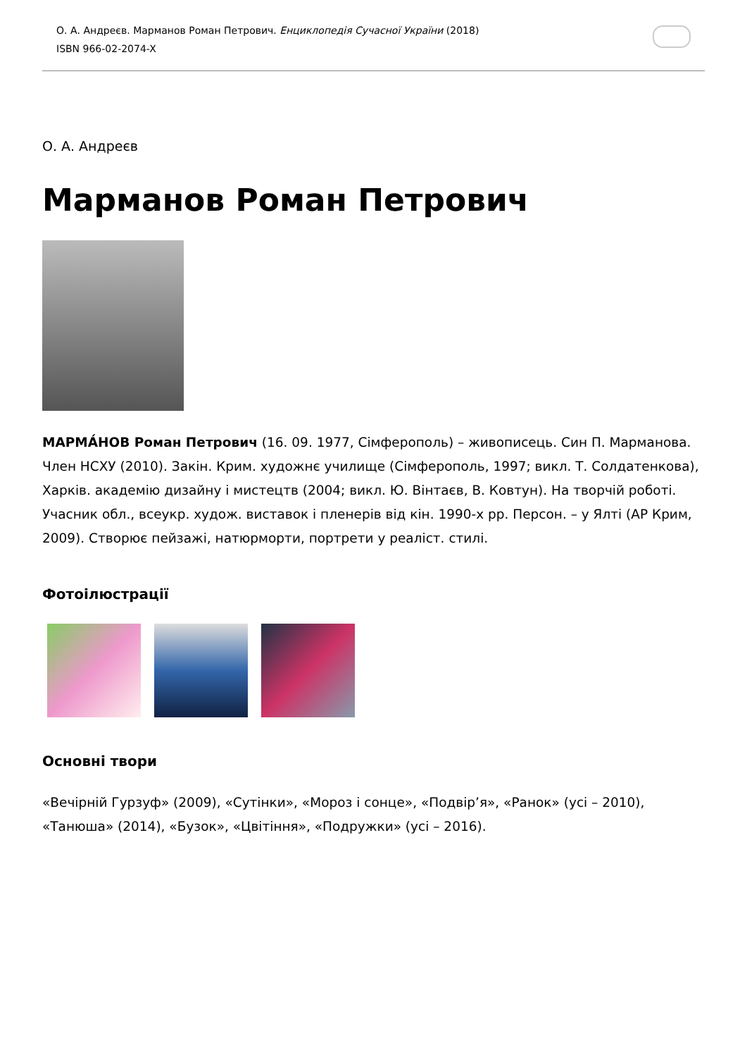О. А. Андреєв. Марманов Роман Петрович. Енциклопедія Сучасної України (2018)
ISBN 966-02-2074-X
О. А. Андреєв
Марманов Роман Петрович
МАРМА́НОВ Роман Петрович (16. 09. 1977, Сімферополь) – живописець. Син П. Марманова. Член НСХУ (2010). Закін. Крим. художнє училище (Сімферополь, 1997; викл. Т. Солдатенкова), Харків. академію дизайну і мистецтв (2004; викл. Ю. Вінтаєв, В. Ковтун). На творчій роботі. Учасник обл., всеукр. худож. виставок і пленерів від кін. 1990-х рр. Персон. – у Ялті (АР Крим, 2009). Створює пейзажі, натюрморти, портрети у реаліст. стилі.
Фотоілюстрації
Основні твори
«Вечірній Гурзуф» (2009), «Сутінки», «Мороз і сонце», «Подвір’я», «Ранок» (усі – 2010), «Танюша» (2014), «Бузок», «Цвітіння», «Подружки» (усі – 2016).